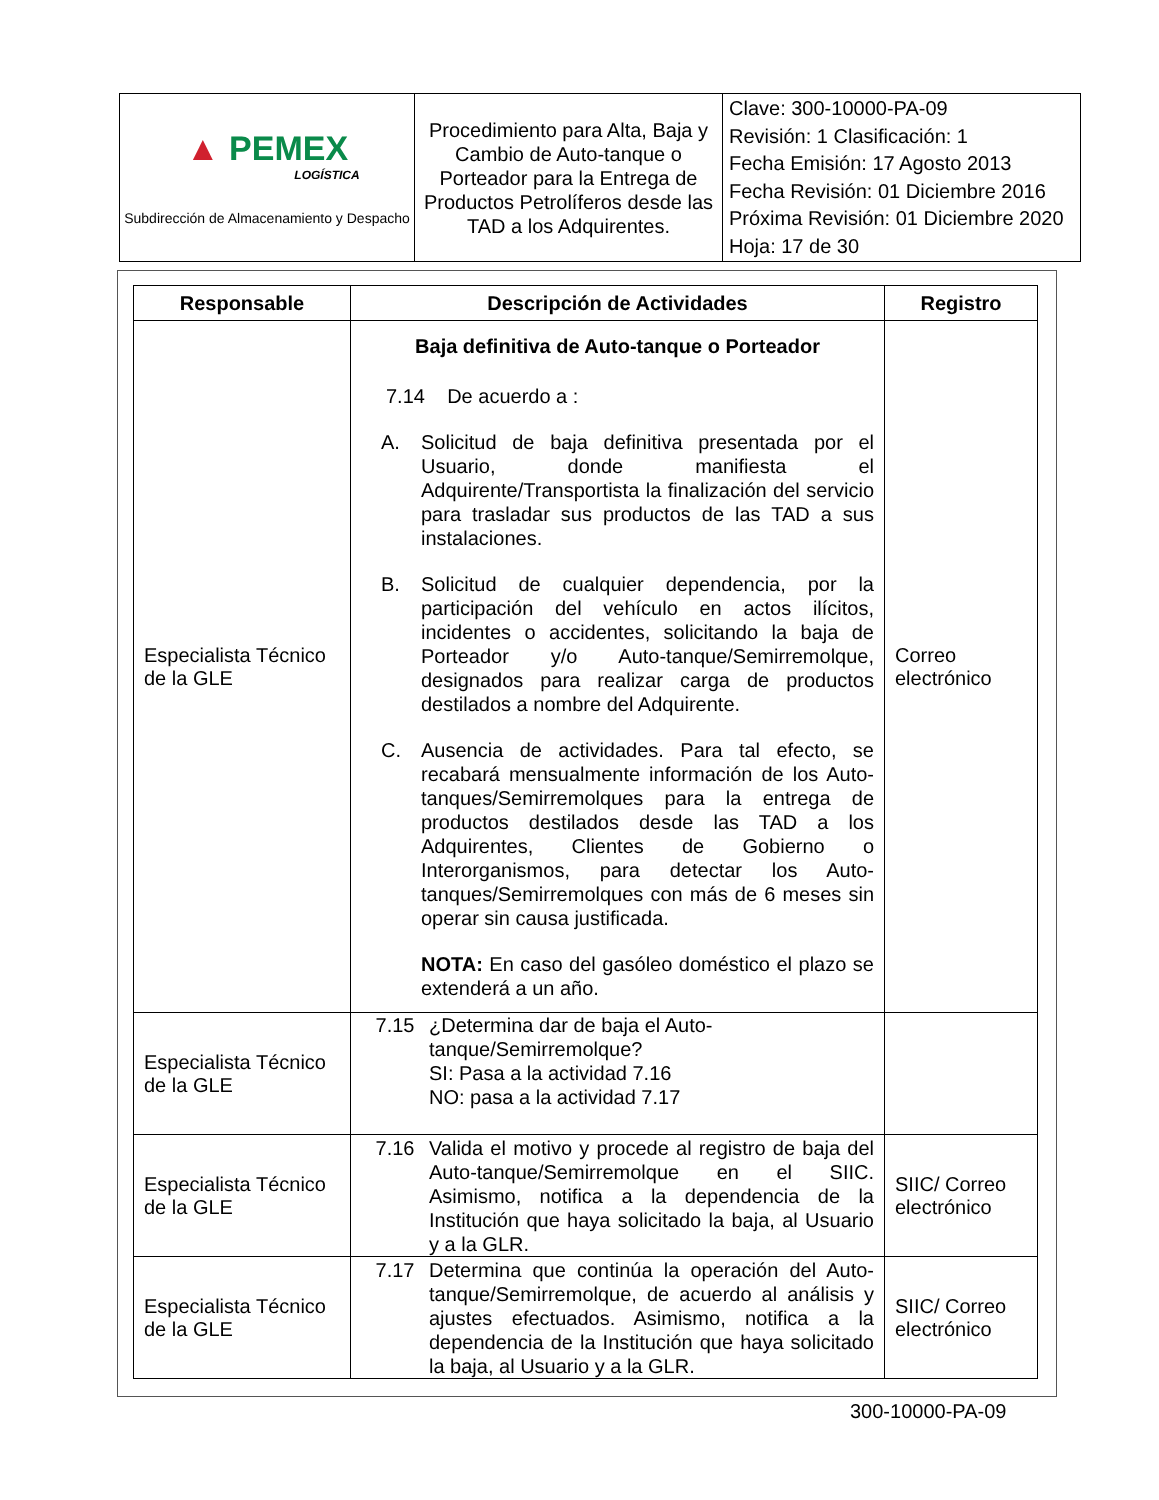| ▲ PEMEX LOGÍSTICA Subdirección de Almacenamiento y Despacho | Procedimiento para Alta, Baja y Cambio de Auto-tanque o Porteador para la Entrega de Productos Petrolíferos desde las TAD a los Adquirentes. | Clave: 300-10000-PA-09 Revisión: 1 Clasificación: 1 Fecha Emisión: 17 Agosto 2013 Fecha Revisión: 01 Diciembre 2016 Próxima Revisión: 01 Diciembre 2020 Hoja: 17 de 30 |
| Responsable | Descripción de Actividades | Registro |
| --- | --- | --- |
| Especialista Técnico de la GLE | Baja definitiva de Auto-tanque o Porteador 7.14 De acuerdo a : A. Solicitud de baja definitiva presentada por el Usuario, donde manifiesta el Adquirente/Transportista la finalización del servicio para trasladar sus productos de las TAD a sus instalaciones. B. Solicitud de cualquier dependencia, por la participación del vehículo en actos ilícitos, incidentes o accidentes, solicitando la baja de Porteador y/o Auto-tanque/Semirremolque, designados para realizar carga de productos destilados a nombre del Adquirente. C. Ausencia de actividades. Para tal efecto, se recabará mensualmente información de los Auto-tanques/Semirremolques para la entrega de productos destilados desde las TAD a los Adquirentes, Clientes de Gobierno o Interorganismos, para detectar los Auto-tanques/Semirremolques con más de 6 meses sin operar sin causa justificada. NOTA: En caso del gasóleo doméstico el plazo se extenderá a un año. | Correo electrónico |
| Especialista Técnico de la GLE | 7.15 ¿Determina dar de baja el Auto-tanque/Semirremolque? SI: Pasa a la actividad 7.16 NO: pasa a la actividad 7.17 | |
| Especialista Técnico de la GLE | 7.16 Valida el motivo y procede al registro de baja del Auto-tanque/Semirremolque en el SIIC. Asimismo, notifica a la dependencia de la Institución que haya solicitado la baja, al Usuario y a la GLR. | SIIC/ Correo electrónico |
| Especialista Técnico de la GLE | 7.17 Determina que continúa la operación del Auto-tanque/Semirremolque, de acuerdo al análisis y ajustes efectuados. Asimismo, notifica a la dependencia de la Institución que haya solicitado la baja, al Usuario y a la GLR. | SIIC/ Correo electrónico |
300-10000-PA-09